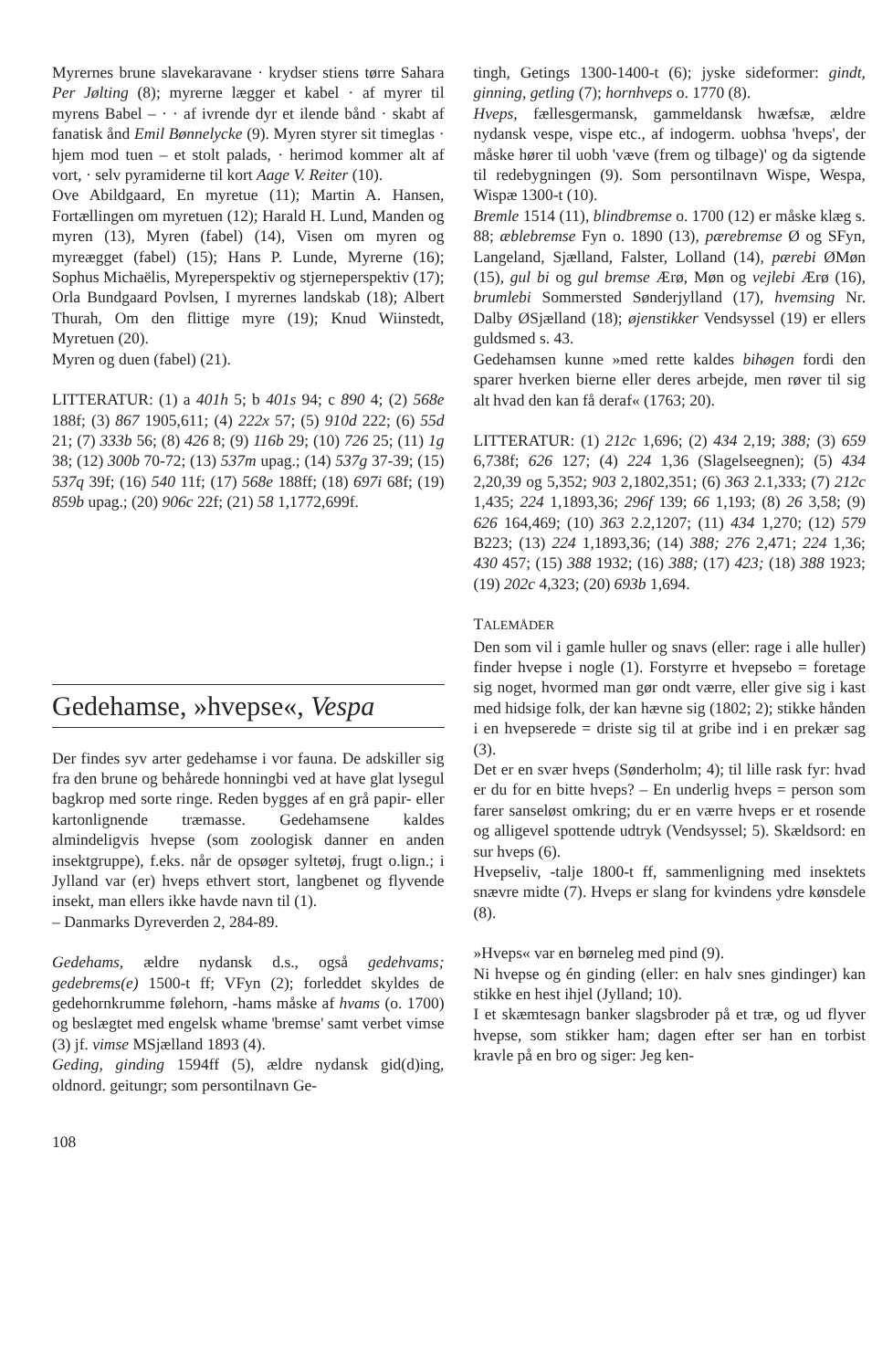Myrernes brune slavekaravane · krydser stiens tørre Sahara Per Jølting (8); myrerne lægger et kabel · af myrer til myrens Babel – · · af ivrende dyr et ilende bånd · skabt af fanatisk ånd Emil Bønnelycke (9). Myren styrer sit timeglas · hjem mod tuen – et stolt palads, · herimod kommer alt af vort, · selv pyramiderne til kort Aage V. Reiter (10).
Ove Abildgaard, En myretue (11); Martin A. Hansen, Fortællingen om myretuen (12); Harald H. Lund, Manden og myren (13), Myren (fabel) (14), Visen om myren og myreægget (fabel) (15); Hans P. Lunde, Myrerne (16); Sophus Michaëlis, Myreperspektiv og stjerneperspektiv (17); Orla Bundgaard Povlsen, I myrernes landskab (18); Albert Thurah, Om den flittige myre (19); Knud Wiinstedt, Myretuen (20).
Myren og duen (fabel) (21).
LITTERATUR: (1) a 401h 5; b 401s 94; c 890 4; (2) 568e 188f; (3) 867 1905,611; (4) 222x 57; (5) 910d 222; (6) 55d 21; (7) 333b 56; (8) 426 8; (9) 116b 29; (10) 726 25; (11) 1g 38; (12) 300b 70-72; (13) 537m upag.; (14) 537g 37-39; (15) 537q 39f; (16) 540 11f; (17) 568e 188ff; (18) 697i 68f; (19) 859b upag.; (20) 906c 22f; (21) 58 1,1772,699f.
Gedehamse, »hvepse«, Vespa
Der findes syv arter gedehamse i vor fauna. De adskiller sig fra den brune og behårede honningbi ved at have glat lysegul bagkrop med sorte ringe. Reden bygges af en grå papir- eller kartonlignende træmasse. Gedehamsene kaldes almindeligvis hvepse (som zoologisk danner en anden insektgruppe), f.eks. når de opsøger syltetøj, frugt o.lign.; i Jylland var (er) hveps ethvert stort, langbenet og flyvende insekt, man ellers ikke havde navn til (1).
– Danmarks Dyreverden 2, 284-89.
Gedehams, ældre nydansk d.s., også gedehvams; gedebrems(e) 1500-t ff; VFyn (2); forleddet skyldes de gedehornkrumme følehorn, -hams måske af hvams (o. 1700) og beslægtet med engelsk whame 'bremse' samt verbet vimse (3) jf. vimse MSjælland 1893 (4).
Geding, ginding 1594ff (5), ældre nydansk gid(d)ing, oldnord. geitungr; som persontilnavn Ge-
tingh, Getings 1300-1400-t (6); jyske sideformer: gindt, ginning, getling (7); hornhveps o. 1770 (8).
Hveps, fællesgermansk, gammeldansk hwæfsæ, ældre nydansk vespe, vispe etc., af indogerm. uobhsa 'hveps', der måske hører til uobh 'væve (frem og tilbage)' og da sigtende til redebygningen (9). Som persontilnavn Wispe, Wespa, Wispæ 1300-t (10).
Bremle 1514 (11), blindbremse o. 1700 (12) er måske klæg s. 88; æblebremse Fyn o. 1890 (13), pærebremse Ø og SFyn, Langeland, Sjælland, Falster, Lolland (14), pærebi ØMøn (15), gul bi og gul bremse Ærø, Møn og vejlebi Ærø (16), brumlebi Sommersted Sønderjylland (17), hvemsing Nr. Dalby ØSjælland (18); øjenstikker Vendsyssel (19) er ellers guldsmed s. 43.
Gedehamsen kunne »med rette kaldes bihøgen fordi den sparer hverken bierne eller deres arbejde, men røver til sig alt hvad den kan få deraf« (1763; 20).
LITTERATUR: (1) 212c 1,696; (2) 434 2,19; 388; (3) 659 6,738f; 626 127; (4) 224 1,36 (Slagelseegnen); (5) 434 2,20,39 og 5,352; 903 2,1802,351; (6) 363 2.1,333; (7) 212c 1,435; 224 1,1893,36; 296f 139; 66 1,193; (8) 26 3,58; (9) 626 164,469; (10) 363 2.2,1207; (11) 434 1,270; (12) 579 B223; (13) 224 1,1893,36; (14) 388; 276 2,471; 224 1,36; 430 457; (15) 388 1932; (16) 388; (17) 423; (18) 388 1923; (19) 202c 4,323; (20) 693b 1,694.
TALEMÅDER
Den som vil i gamle huller og snavs (eller: rage i alle huller) finder hvepse i nogle (1). Forstyrre et hvepsebo = foretage sig noget, hvormed man gør ondt værre, eller give sig i kast med hidsige folk, der kan hævne sig (1802; 2); stikke hånden i en hvepserede = driste sig til at gribe ind i en prekær sag (3).
Det er en svær hveps (Sønderholm; 4); til lille rask fyr: hvad er du for en bitte hveps? – En underlig hveps = person som farer sanseløst omkring; du er en værre hveps er et rosende og alligevel spottende udtryk (Vendsyssel; 5). Skældsord: en sur hveps (6).
Hvepseliv, -talje 1800-t ff, sammenligning med insektets snævre midte (7). Hveps er slang for kvindens ydre kønsdele (8).
»Hveps« var en børneleg med pind (9).
Ni hvepse og én ginding (eller: en halv snes gindinger) kan stikke en hest ihjel (Jylland; 10).
I et skæmtesagn banker slagsbroder på et træ, og ud flyver hvepse, som stikker ham; dagen efter ser han en torbist kravle på en bro og siger: Jeg ken-
108